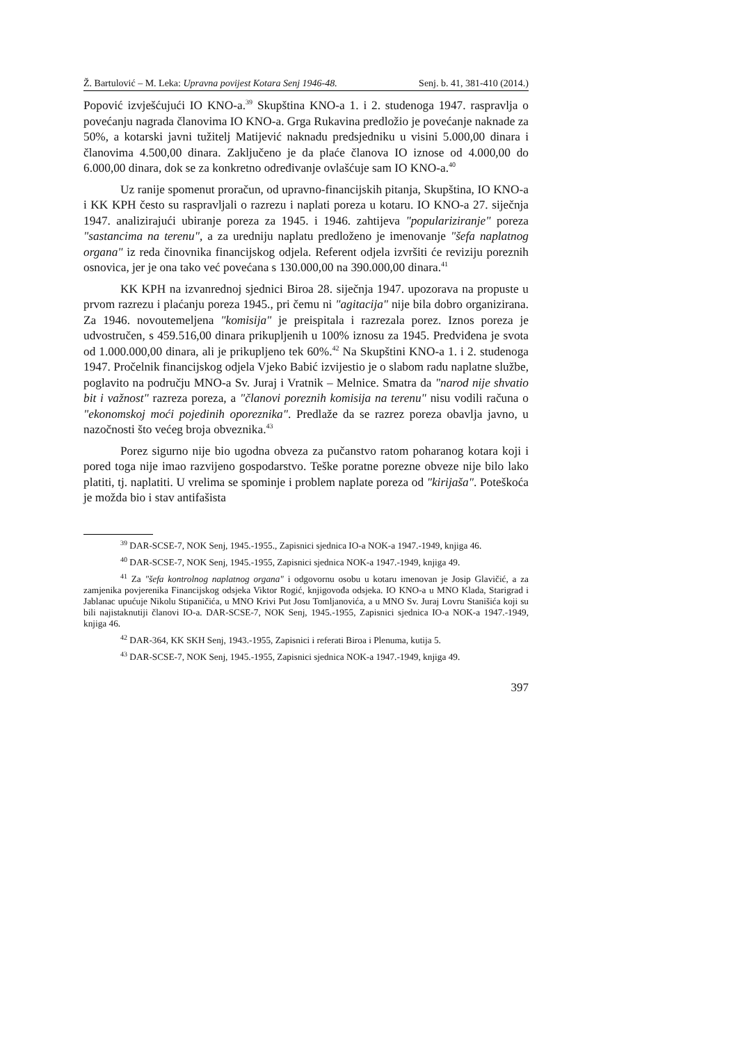Ž. Bartulović – M. Leka: Upravna povijest Kotara Senj 1946-48. Senj. b. 41, 381-410 (2014.)
Popović izvješćujući IO KNO-a.<sup>39</sup> Skupština KNO-a 1. i 2. studenoga 1947. raspravlja o povećanju nagrada članovima IO KNO-a. Grga Rukavina predložio je povećanje naknade za 50%, a kotarski javni tužitelj Matijević naknadu predsjedniku u visini 5.000,00 dinara i članovima 4.500,00 dinara. Zaključeno je da plaće članova IO iznose od 4.000,00 do 6.000,00 dinara, dok se za konkretno određivanje ovlašćuje sam IO KNO-a.<sup>40</sup>
Uz ranije spomenut proračun, od upravno-financijskih pitanja, Skupština, IO KNO-a i KK KPH često su raspravljali o razrezu i naplati poreza u kotaru. IO KNO-a 27. siječnja 1947. analizirajući ubiranje poreza za 1945. i 1946. zahtijeva "populariziranje" poreza "sastancima na terenu", a za uredniju naplatu predloženo je imenovanje "šefa naplatnog organa" iz reda činovnika financijskog odjela. Referent odjela izvršiti će reviziju poreznih osnovica, jer je ona tako već povećana s 130.000,00 na 390.000,00 dinara.<sup>41</sup>
KK KPH na izvanrednoj sjednici Biroa 28. siječnja 1947. upozorava na propuste u prvom razrezu i plaćanju poreza 1945., pri čemu ni "agitacija" nije bila dobro organizirana. Za 1946. novoutemeljena "komisija" je preispitala i razrezala porez. Iznos poreza je udvostručen, s 459.516,00 dinara prikupljenih u 100% iznosu za 1945. Predviđena je svota od 1.000.000,00 dinara, ali je prikupljeno tek 60%.<sup>42</sup> Na Skupštini KNO-a 1. i 2. studenoga 1947. Pročelnik financijskog odjela Vjeko Babić izvijestio je o slabom radu naplatne službe, poglavito na području MNO-a Sv. Juraj i Vratnik – Melnice. Smatra da "narod nije shvatio bit i važnost" razreza poreza, a "članovi poreznih komisija na terenu" nisu vodili računa o "ekonomskoj moći pojedinih oporeznika". Predlaže da se razrez poreza obavlja javno, u nazočnosti što većeg broja obveznika.<sup>43</sup>
Porez sigurno nije bio ugodna obveza za pučanstvo ratom poharanog kotara koji i pored toga nije imao razvijeno gospodarstvo. Teške poratne porezne obveze nije bilo lako platiti, tj. naplatiti. U vrelima se spominje i problem naplate poreza od "kirijaša". Poteškoća je možda bio i stav antifašista
<sup>39</sup> DAR-SCSE-7, NOK Senj, 1945.-1955., Zapisnici sjednica IO-a NOK-a 1947.-1949, knjiga 46.
<sup>40</sup> DAR-SCSE-7, NOK Senj, 1945.-1955, Zapisnici sjednica NOK-a 1947.-1949, knjiga 49.
<sup>41</sup> Za "šefa kontrolnog naplatnog organa" i odgovornu osobu u kotaru imenovan je Josip Glavičić, a za zamjenika povjerenika Financijskog odsjeka Viktor Rogić, knjigovođa odsjeka. IO KNO-a u MNO Klada, Starigrad i Jablanac upućuje Nikolu Stipaničića, u MNO Krivi Put Josu Tomljanovića, a u MNO Sv. Juraj Lovru Stanišića koji su bili najistaknutiji članovi IO-a. DAR-SCSE-7, NOK Senj, 1945.-1955, Zapisnici sjednica IO-a NOK-a 1947.-1949, knjiga 46.
<sup>42</sup> DAR-364, KK SKH Senj, 1943.-1955, Zapisnici i referati Biroa i Plenuma, kutija 5.
<sup>43</sup> DAR-SCSE-7, NOK Senj, 1945.-1955, Zapisnici sjednica NOK-a 1947.-1949, knjiga 49.
397